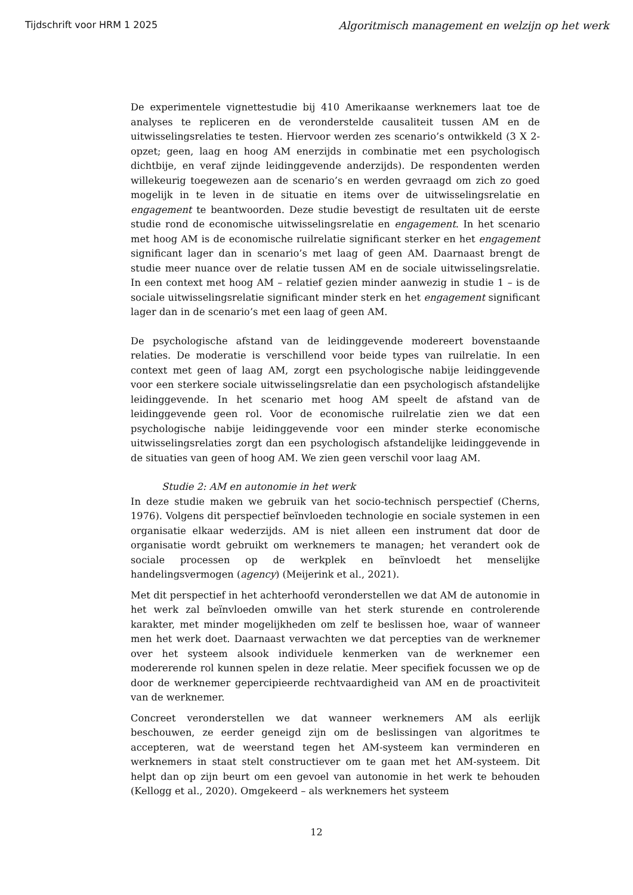Tijdschrift voor HRM 1 2025 Algoritmisch management en welzijn op het werk
De experimentele vignettestudie bij 410 Amerikaanse werknemers laat toe de analyses te repliceren en de veronderstelde causaliteit tussen AM en de uitwisselingsrelaties te testen. Hiervoor werden zes scenario’s ontwikkeld (3 X 2-opzet; geen, laag en hoog AM enerzijds in combinatie met een psychologisch dichtbije, en veraf zijnde leidinggevende anderzijds). De respondenten werden willekeurig toegewezen aan de scenario’s en werden gevraagd om zich zo goed mogelijk in te leven in de situatie en items over de uitwisselingsrelatie en engagement te beantwoorden. Deze studie bevestigt de resultaten uit de eerste studie rond de economische uitwisselingsrelatie en engagement. In het scenario met hoog AM is de economische ruilrelatie significant sterker en het engagement significant lager dan in scenario’s met laag of geen AM. Daarnaast brengt de studie meer nuance over de relatie tussen AM en de sociale uitwisselingsrelatie. In een context met hoog AM – relatief gezien minder aanwezig in studie 1 – is de sociale uitwisselingsrelatie significant minder sterk en het engagement significant lager dan in de scenario’s met een laag of geen AM.
De psychologische afstand van de leidinggevende modereert bovenstaande relaties. De moderatie is verschillend voor beide types van ruilrelatie. In een context met geen of laag AM, zorgt een psychologische nabije leidinggevende voor een sterkere sociale uitwisselingsrelatie dan een psychologisch afstandelijke leidinggevende. In het scenario met hoog AM speelt de afstand van de leidinggevende geen rol. Voor de economische ruilrelatie zien we dat een psychologische nabije leidinggevende voor een minder sterke economische uitwisselingsrelaties zorgt dan een psychologisch afstandelijke leidinggevende in de situaties van geen of hoog AM. We zien geen verschil voor laag AM.
Studie 2: AM en autonomie in het werk
In deze studie maken we gebruik van het socio-technisch perspectief (Cherns, 1976). Volgens dit perspectief beïnvloeden technologie en sociale systemen in een organisatie elkaar wederzijds. AM is niet alleen een instrument dat door de organisatie wordt gebruikt om werknemers te managen; het verandert ook de sociale processen op de werkplek en beïnvloedt het menselijke handelingsvermogen (agency) (Meijerink et al., 2021).
Met dit perspectief in het achterhoofd veronderstellen we dat AM de autonomie in het werk zal beïnvloeden omwille van het sterk sturende en controlerende karakter, met minder mogelijkheden om zelf te beslissen hoe, waar of wanneer men het werk doet. Daarnaast verwachten we dat percepties van de werknemer over het systeem alsook individuele kenmerken van de werknemer een modererende rol kunnen spelen in deze relatie. Meer specifiek focussen we op de door de werknemer gepercipieerde rechtvaardigheid van AM en de proactiviteit van de werknemer.
Concreet veronderstellen we dat wanneer werknemers AM als eerlijk beschouwen, ze eerder geneigd zijn om de beslissingen van algoritmes te accepteren, wat de weerstand tegen het AM-systeem kan verminderen en werknemers in staat stelt constructiever om te gaan met het AM-systeem. Dit helpt dan op zijn beurt om een gevoel van autonomie in het werk te behouden (Kellogg et al., 2020). Omgekeerd – als werknemers het systeem
12